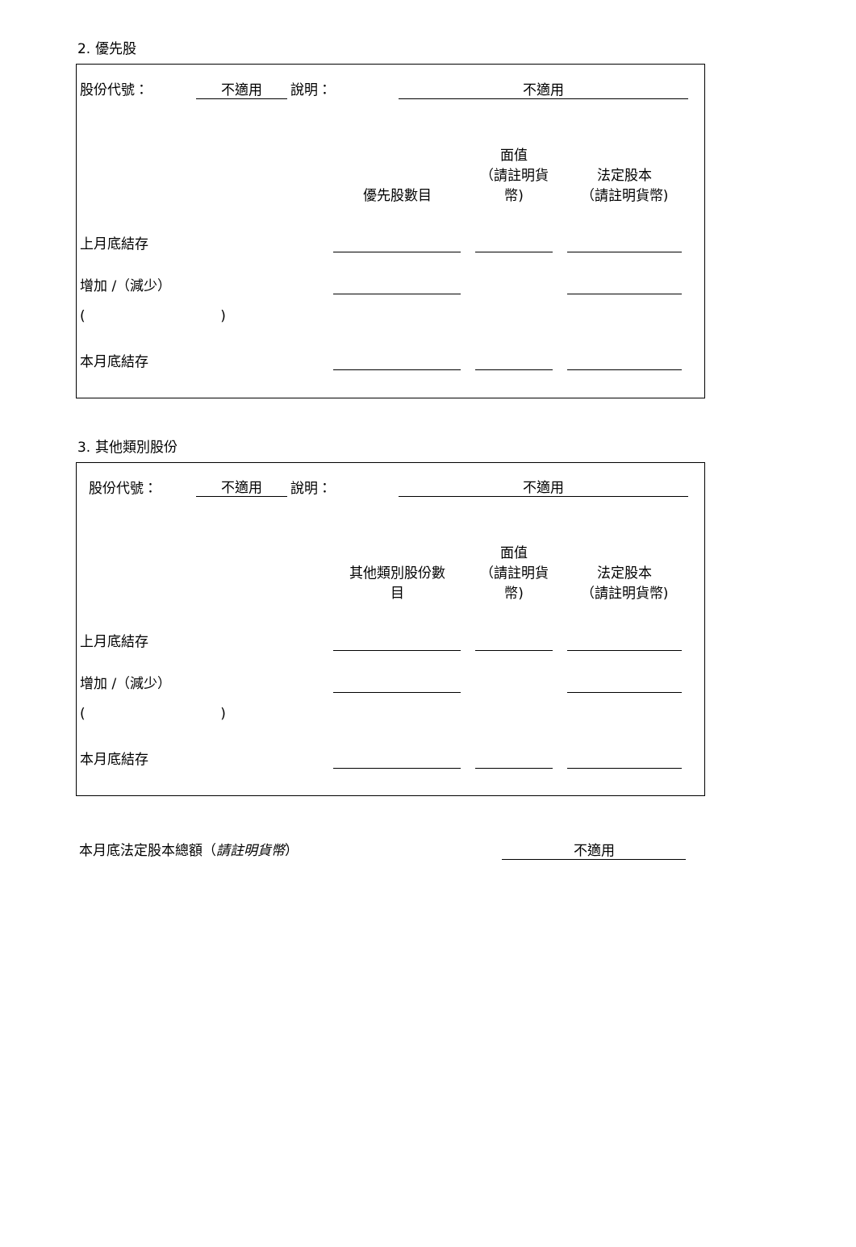2. 優先股
| 股份代號： | 不適用 | 說明： | 不適用 | |
| | 優先股數目 | | 面值 （請註明貨 幣) | | 法定股本 （請註明貨幣) | |
| 上月底結存 | | | | | | |
| 增加 /（減少） | | | | | | |
| ( ) | | | | | | |
| 本月底結存 | | | | | | |
3. 其他類別股份
| 股份代號： | 不適用 | 說明： | 不適用 | |
| | 其他類別股份數 目 | | 面值 （請註明貨 幣) | | 法定股本 （請註明貨幣) | |
| 上月底結存 | | | | | | |
| 增加 /（減少） | | | | | | |
| ( ) | | | | | | |
| 本月底結存 | | | | | | |
| 本月底法定股本總額（ 請註明貨幣 ） | 不適用 | |